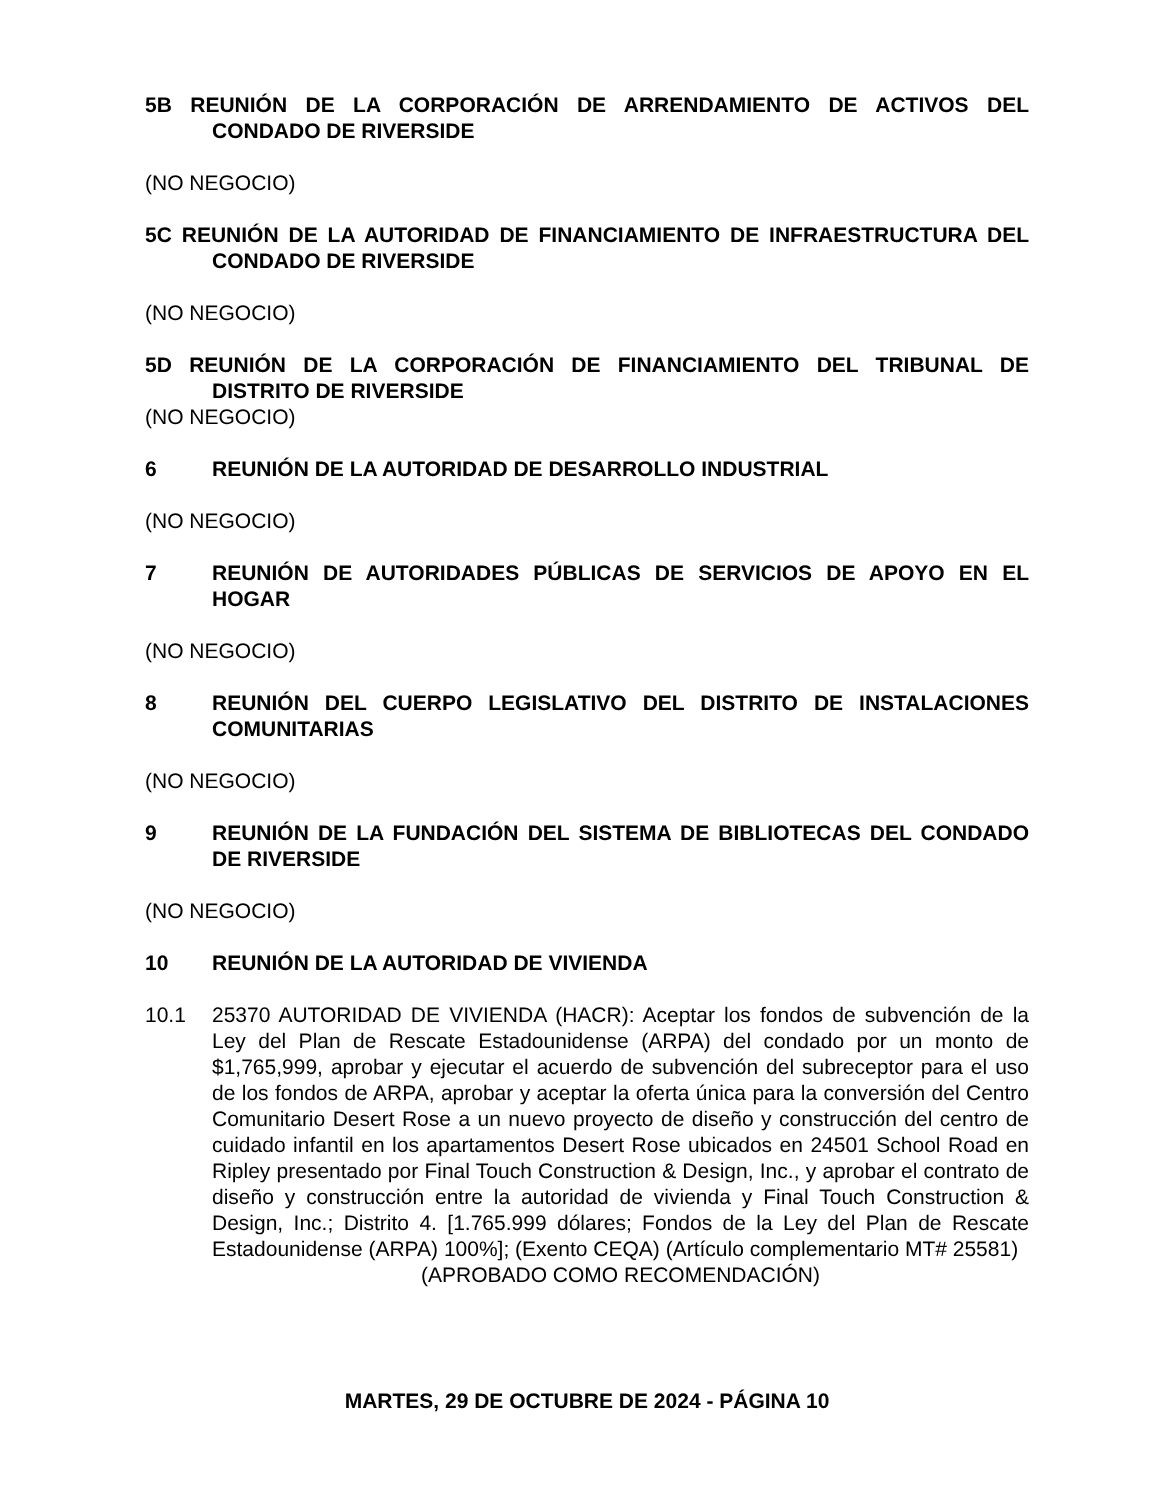5B REUNIÓN DE LA CORPORACIÓN DE ARRENDAMIENTO DE ACTIVOS DEL CONDADO DE RIVERSIDE
(NO NEGOCIO)
5C REUNIÓN DE LA AUTORIDAD DE FINANCIAMIENTO DE INFRAESTRUCTURA DEL CONDADO DE RIVERSIDE
(NO NEGOCIO)
5D REUNIÓN DE LA CORPORACIÓN DE FINANCIAMIENTO DEL TRIBUNAL DE DISTRITO DE RIVERSIDE
(NO NEGOCIO)
6 REUNIÓN DE LA AUTORIDAD DE DESARROLLO INDUSTRIAL
(NO NEGOCIO)
7 REUNIÓN DE AUTORIDADES PÚBLICAS DE SERVICIOS DE APOYO EN EL HOGAR
(NO NEGOCIO)
8 REUNIÓN DEL CUERPO LEGISLATIVO DEL DISTRITO DE INSTALACIONES COMUNITARIAS
(NO NEGOCIO)
9 REUNIÓN DE LA FUNDACIÓN DEL SISTEMA DE BIBLIOTECAS DEL CONDADO DE RIVERSIDE
(NO NEGOCIO)
10 REUNIÓN DE LA AUTORIDAD DE VIVIENDA
10.1 25370 AUTORIDAD DE VIVIENDA (HACR): Aceptar los fondos de subvención de la Ley del Plan de Rescate Estadounidense (ARPA) del condado por un monto de $1,765,999, aprobar y ejecutar el acuerdo de subvención del subreceptor para el uso de los fondos de ARPA, aprobar y aceptar la oferta única para la conversión del Centro Comunitario Desert Rose a un nuevo proyecto de diseño y construcción del centro de cuidado infantil en los apartamentos Desert Rose ubicados en 24501 School Road en Ripley presentado por Final Touch Construction & Design, Inc., y aprobar el contrato de diseño y construcción entre la autoridad de vivienda y Final Touch Construction & Design, Inc.; Distrito 4. [1.765.999 dólares; Fondos de la Ley del Plan de Rescate Estadounidense (ARPA) 100%]; (Exento CEQA) (Artículo complementario MT# 25581)
(APROBADO COMO RECOMENDACIÓN)
MARTES, 29 DE OCTUBRE DE 2024 - PÁGINA 10